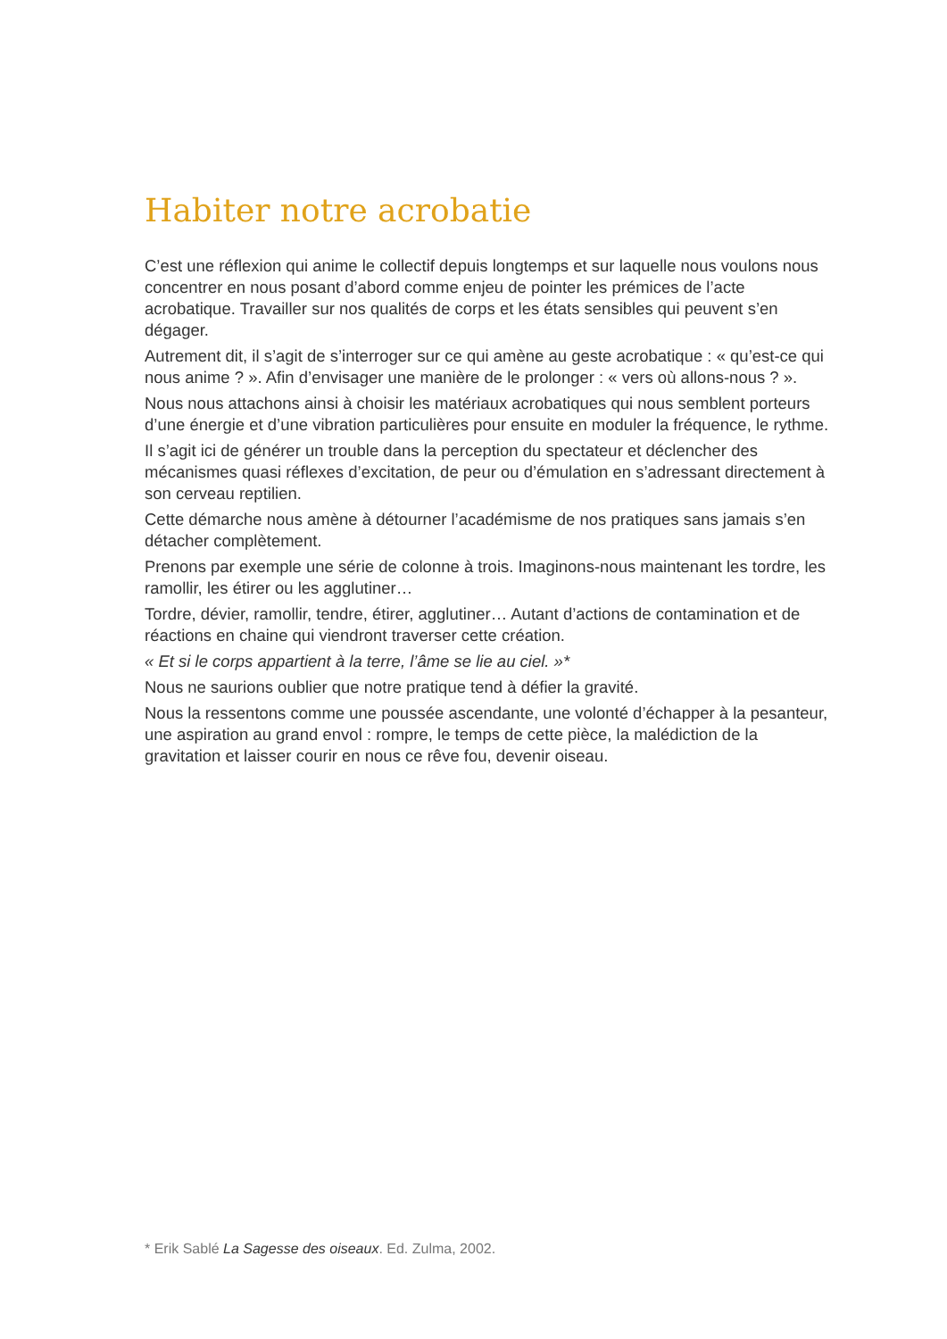Habiter notre acrobatie
C’est une réflexion qui anime le collectif depuis longtemps et sur laquelle nous voulons nous concentrer en nous posant d’abord comme enjeu de pointer les prémices de l’acte acrobatique. Travailler sur nos qualités de corps et les états sensibles qui peuvent s’en dégager.
Autrement dit, il s’agit de s’interroger sur ce qui amène au geste acrobatique : « qu’est-ce qui nous anime ? ». Afin d’envisager une manière de le prolonger : « vers où allons-nous ? ».
Nous nous attachons ainsi à choisir les matériaux acrobatiques qui nous semblent porteurs d’une énergie et d’une vibration particulières pour ensuite en moduler la fréquence, le rythme.
Il s’agit ici de générer un trouble dans la perception du spectateur et déclencher des mécanismes quasi réflexes d’excitation, de peur ou d’émulation en s’adressant directement à son cerveau reptilien.
Cette démarche nous amène à détourner l’académisme de nos pratiques sans jamais s’en détacher complètement.
Prenons par exemple une série de colonne à trois. Imaginons-nous maintenant les tordre, les ramollir, les étirer ou les agglutiner…
Tordre, dévier, ramollir, tendre, étirer, agglutiner… Autant d’actions de contamination et de réactions en chaine qui viendront traverser cette création.
« Et si le corps appartient à la terre, l’âme se lie au ciel. »*
Nous ne saurions oublier que notre pratique tend à défier la gravité.
Nous la ressentons comme une poussée ascendante, une volonté d’échapper à la pesanteur, une aspiration au grand envol : rompre, le temps de cette pièce, la malédiction de la gravitation et laisser courir en nous ce rêve fou, devenir oiseau.
* Erik Sablé La Sagesse des oiseaux. Ed. Zulma, 2002.